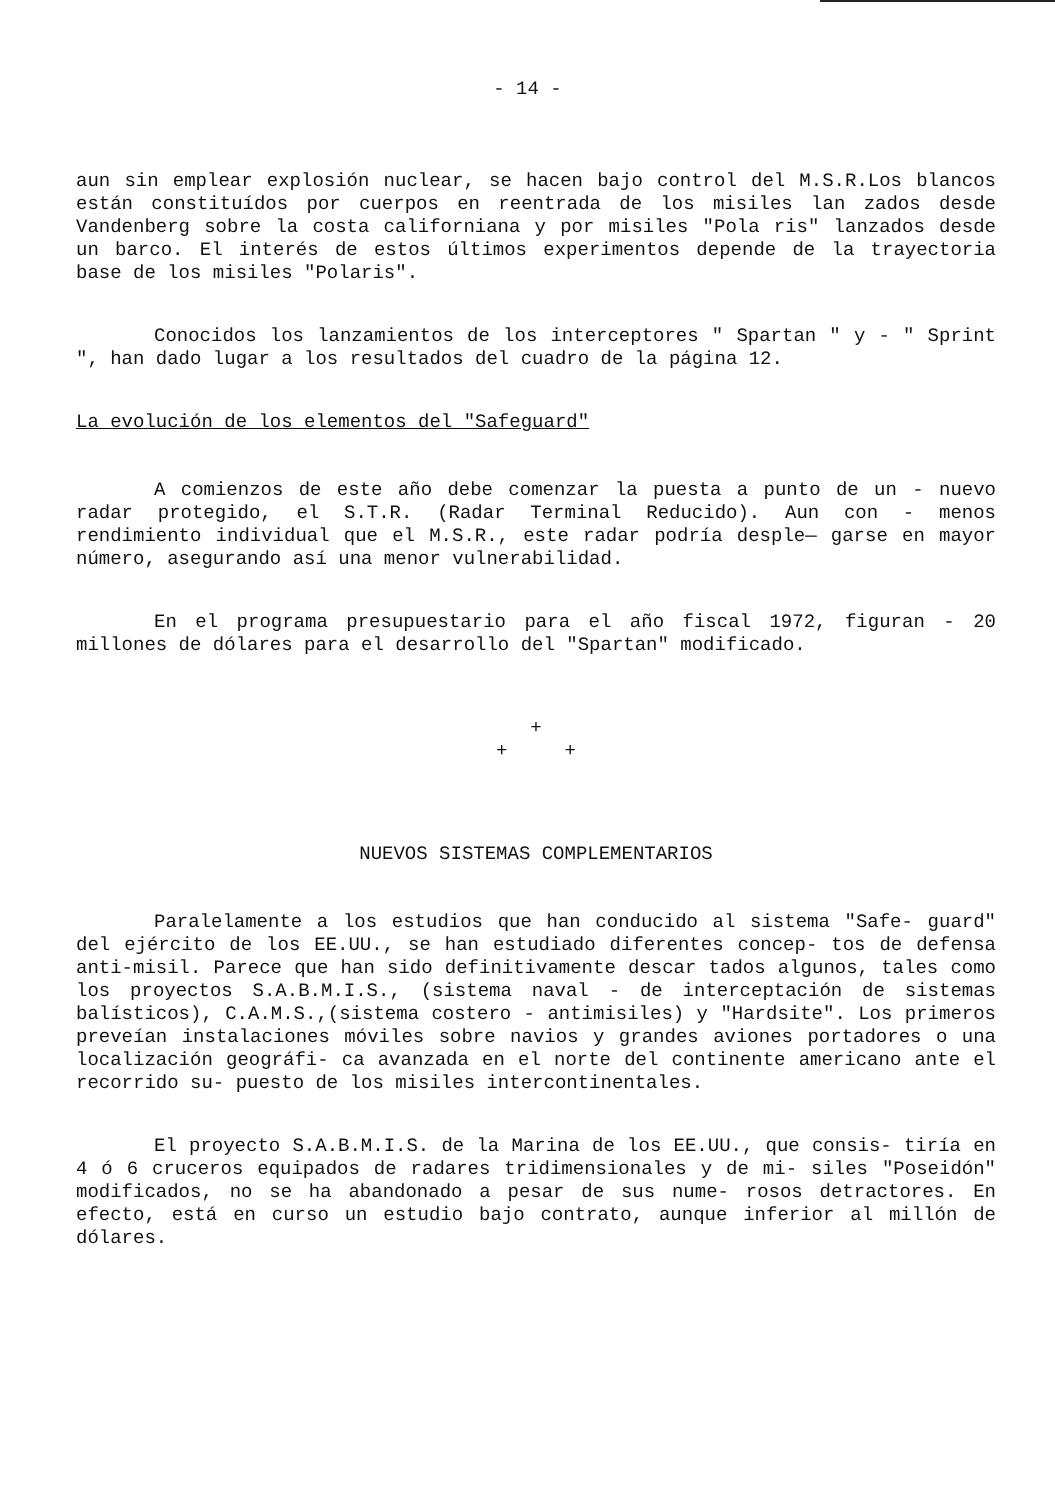- 14 -
aun sin emplear explosión nuclear, se hacen bajo control del M.S.R.Los blancos están constituídos por cuerpos en reentrada de los misiles lan zados desde Vandenberg sobre la costa californiana y por misiles "Pola ris" lanzados desde un barco. El interés de estos últimos experimentos depende de la trayectoria base de los misiles "Polaris".
Conocidos los lanzamientos de los interceptores " Spartan " y - " Sprint ", han dado lugar a los resultados del cuadro de la página 12.
La evolución de los elementos del "Safeguard"
A comienzos de este año debe comenzar la puesta a punto de un - nuevo radar protegido, el S.T.R. (Radar Terminal Reducido). Aun con - menos rendimiento individual que el M.S.R., este radar podría desple— garse en mayor número, asegurando así una menor vulnerabilidad.
En el programa presupuestario para el año fiscal 1972, figuran - 20 millones de dólares para el desarrollo del "Spartan" modificado.
+
+ +
NUEVOS SISTEMAS COMPLEMENTARIOS
Paralelamente a los estudios que han conducido al sistema "Safe- guard" del ejército de los EE.UU., se han estudiado diferentes concep- tos de defensa anti-misil. Parece que han sido definitivamente descar tados algunos, tales como los proyectos S.A.B.M.I.S., (sistema naval - de interceptación de sistemas balísticos), C.A.M.S.,(sistema costero - antimisiles) y "Hardsite". Los primeros preveían instalaciones móviles sobre navios y grandes aviones portadores o una localización geográfi- ca avanzada en el norte del continente americano ante el recorrido su- puesto de los misiles intercontinentales.
El proyecto S.A.B.M.I.S. de la Marina de los EE.UU., que consis- tiría en 4 ó 6 cruceros equipados de radares tridimensionales y de mi- siles "Poseidón" modificados, no se ha abandonado a pesar de sus nume- rosos detractores. En efecto, está en curso un estudio bajo contrato, aunque inferior al millón de dólares.